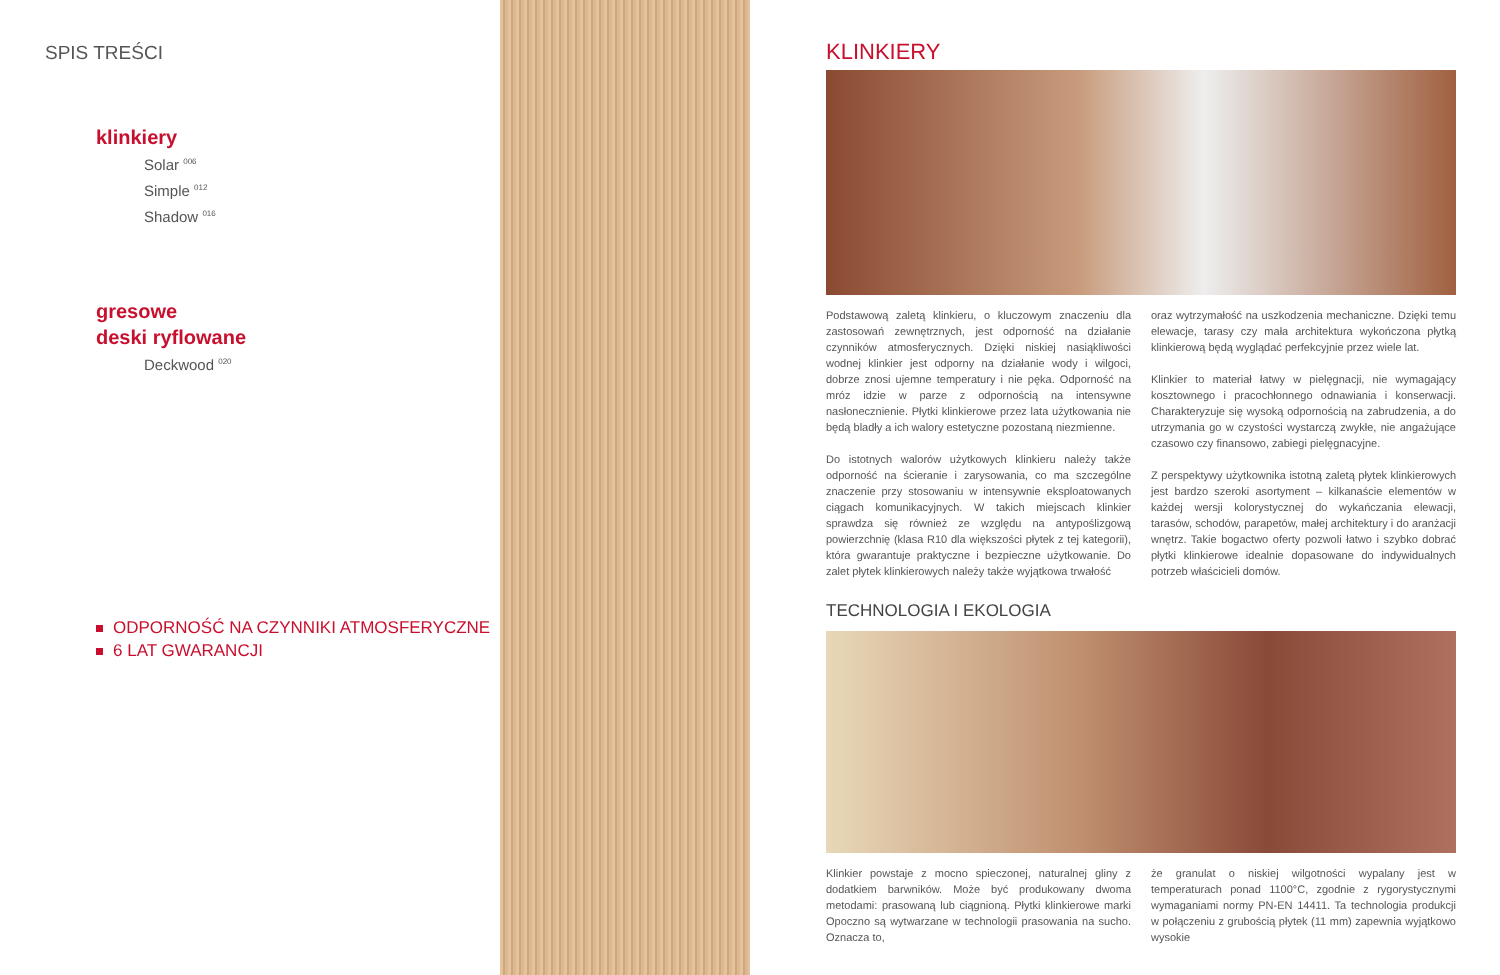SPIS TREŚCI
klinkiery
Solar <sup>006</sup>
Simple <sup>012</sup>
Shadow <sup>016</sup>
gresowe
deski ryflowane
Deckwood <sup>020</sup>
ODPORNOŚĆ NA CZYNNIKI ATMOSFERYCZNE
6 LAT GWARANCJI
KLINKIERY
Podstawową zaletą klinkieru, o kluczowym znaczeniu dla zastosowań zewnętrznych, jest odporność na działanie czynników atmosferycznych. Dzięki niskiej nasiąkliwości wodnej klinkier jest odporny na działanie wody i wilgoci, dobrze znosi ujemne temperatury i nie pęka. Odporność na mróz idzie w parze z odpornością na intensywne nasłonecznienie. Płytki klinkierowe przez lata użytkowania nie będą bladły a ich walory estetyczne pozostaną niezmienne.
Do istotnych walorów użytkowych klinkieru należy także odporność na ścieranie i zarysowania, co ma szczególne znaczenie przy stosowaniu w intensywnie eksploatowanych ciągach komunikacyjnych. W takich miejscach klinkier sprawdza się również ze względu na antypoślizgową powierzchnię (klasa R10 dla większości płytek z tej kategorii), która gwarantuje praktyczne i bezpieczne użytkowanie. Do zalet płytek klinkierowych należy także wyjątkowa trwałość
oraz wytrzymałość na uszkodzenia mechaniczne. Dzięki temu elewacje, tarasy czy mała architektura wykończona płytką klinkierową będą wyglądać perfekcyjnie przez wiele lat.
Klinkier to materiał łatwy w pielęgnacji, nie wymagający kosztownego i pracochłonnego odnawiania i konserwacji. Charakteryzuje się wysoką odpornością na zabrudzenia, a do utrzymania go w czystości wystarczą zwykłe, nie angażujące czasowo czy finansowo, zabiegi pielęgnacyjne.
Z perspektywy użytkownika istotną zaletą płytek klinkierowych jest bardzo szeroki asortyment – kilkanaście elementów w każdej wersji kolorystycznej do wykańczania elewacji, tarasów, schodów, parapetów, małej architektury i do aranżacji wnętrz. Takie bogactwo oferty pozwoli łatwo i szybko dobrać płytki klinkierowe idealnie dopasowane do indywidualnych potrzeb właścicieli domów.
TECHNOLOGIA I EKOLOGIA
Klinkier powstaje z mocno spieczonej, naturalnej gliny z dodatkiem barwników. Może być produkowany dwoma metodami: prasowaną lub ciągnioną. Płytki klinkierowe marki Opoczno są wytwarzane w technologii prasowania na sucho. Oznacza to,
że granulat o niskiej wilgotności wypalany jest w temperaturach ponad 1100°C, zgodnie z rygorystycznymi wymaganiami normy PN-EN 14411. Ta technologia produkcji w połączeniu z grubością płytek (11 mm) zapewnia wyjątkowo wysokie